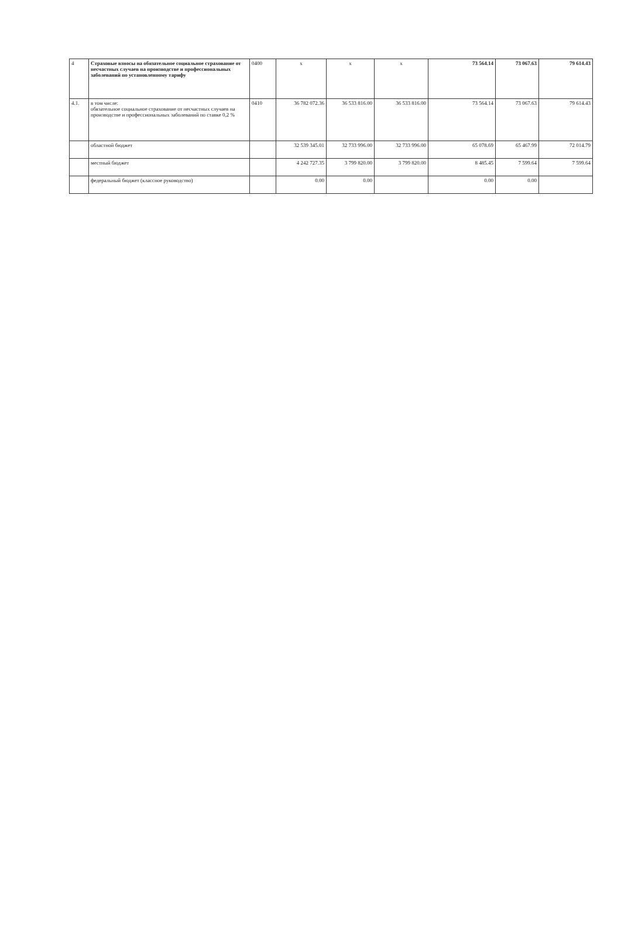| 4 | Страховые взносы на обязательное социальное страхование от несчастных случаев на производстве и профессиональных заболеваний по установленному тарифу | 0400 | x | x | x | 73 564.14 | 73 067.63 | 79 614.43 |
| 4.1. | в том числе: обязательное социальное страхование от несчастных случаев на производстве и профессиональных заболеваний по ставке 0,2 % | 0410 | 36 782 072.36 | 36 533 816.00 | 36 533 816.00 | 73 564.14 | 73 067.63 | 79 614.43 |
| | областной бюджет | | 32 539 345.01 | 32 733 996.00 | 32 733 996.00 | 65 078.69 | 65 467.99 | 72 014.79 |
| | местный бюджет | | 4 242 727.35 | 3 799 820.00 | 3 799 820.00 | 8 485.45 | 7 599.64 | 7 599.64 |
| | федеральный бюджет (классное руководство) | | 0.00 | 0.00 | | 0.00 | 0.00 | |